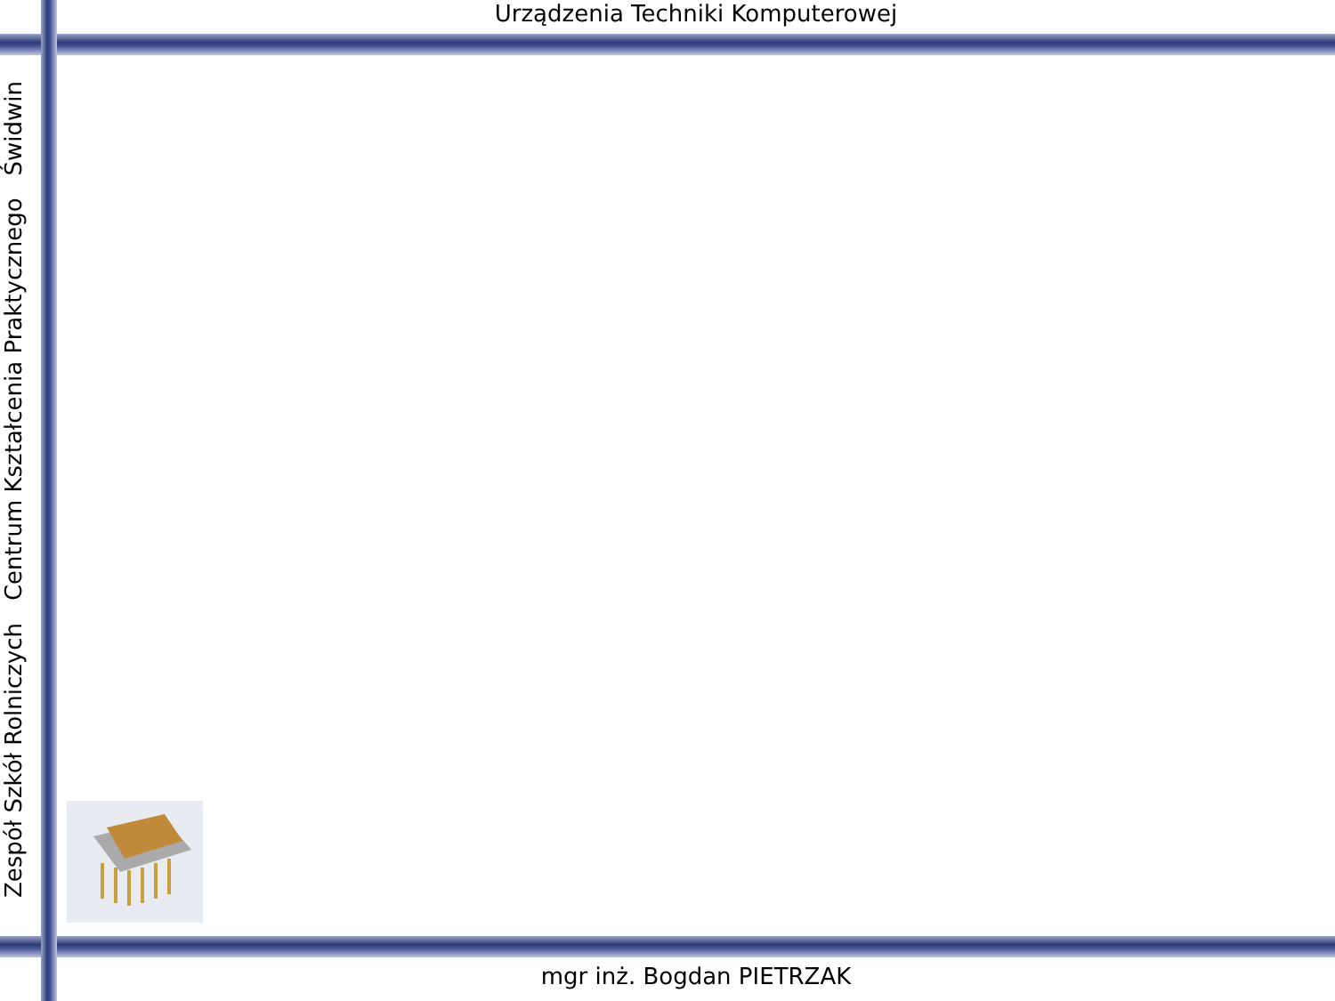Urządzenia Techniki Komputerowej
Zespół Szkół Rolniczych Centrum Kształcenia Praktycznego Świdwin
mgr inż. Bogdan PIETRZAK